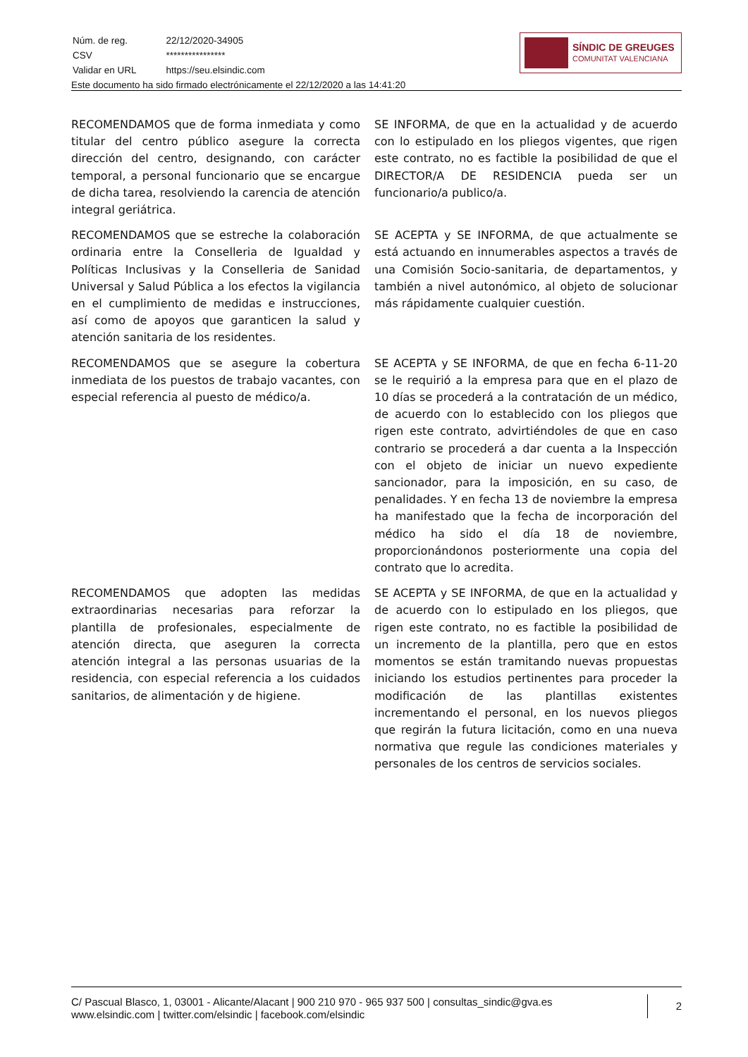| Núm. de reg. | 22/12/2020-34905 |
| CSV | **************** |
| Validar en URL | https://seu.elsindic.com |
Este documento ha sido firmado electrónicamente el 22/12/2020 a las 14:41:20
SÍNDIC DE GREUGES
COMUNITAT VALENCIANA
| RECOMENDAMOS que de forma inmediata y como titular del centro público asegure la correcta dirección del centro, designando, con carácter temporal, a personal funcionario que se encargue de dicha tarea, resolviendo la carencia de atención integral geriátrica. | SE INFORMA, de que en la actualidad y de acuerdo con lo estipulado en los pliegos vigentes, que rigen este contrato, no es factible la posibilidad de que el DIRECTOR/A DE RESIDENCIA pueda ser un funcionario/a publico/a. |
| RECOMENDAMOS que se estreche la colaboración ordinaria entre la Conselleria de Igualdad y Políticas Inclusivas y la Conselleria de Sanidad Universal y Salud Pública a los efectos la vigilancia en el cumplimiento de medidas e instrucciones, así como de apoyos que garanticen la salud y atención sanitaria de los residentes. | SE ACEPTA y SE INFORMA, de que actualmente se está actuando en innumerables aspectos a través de una Comisión Socio-sanitaria, de departamentos, y también a nivel autonómico, al objeto de solucionar más rápidamente cualquier cuestión. |
| RECOMENDAMOS que se asegure la cobertura inmediata de los puestos de trabajo vacantes, con especial referencia al puesto de médico/a. | SE ACEPTA y SE INFORMA, de que en fecha 6-11-20 se le requirió a la empresa para que en el plazo de 10 días se procederá a la contratación de un médico, de acuerdo con lo establecido con los pliegos que rigen este contrato, advirtiéndoles de que en caso contrario se procederá a dar cuenta a la Inspección con el objeto de iniciar un nuevo expediente sancionador, para la imposición, en su caso, de penalidades. Y en fecha 13 de noviembre la empresa ha manifestado que la fecha de incorporación del médico ha sido el día 18 de noviembre, proporcionándonos posteriormente una copia del contrato que lo acredita. |
| RECOMENDAMOS que adopten las medidas extraordinarias necesarias para reforzar la plantilla de profesionales, especialmente de atención directa, que aseguren la correcta atención integral a las personas usuarias de la residencia, con especial referencia a los cuidados sanitarios, de alimentación y de higiene. | SE ACEPTA y SE INFORMA, de que en la actualidad y de acuerdo con lo estipulado en los pliegos, que rigen este contrato, no es factible la posibilidad de un incremento de la plantilla, pero que en estos momentos se están tramitando nuevas propuestas iniciando los estudios pertinentes para proceder la modificación de las plantillas existentes incrementando el personal, en los nuevos pliegos que regirán la futura licitación, como en una nueva normativa que regule las condiciones materiales y personales de los centros de servicios sociales. |
C/ Pascual Blasco, 1, 03001 - Alicante/Alacant | 900 210 970 - 965 937 500 | consultas_sindic@gva.es
www.elsindic.com | twitter.com/elsindic | facebook.com/elsindic
2